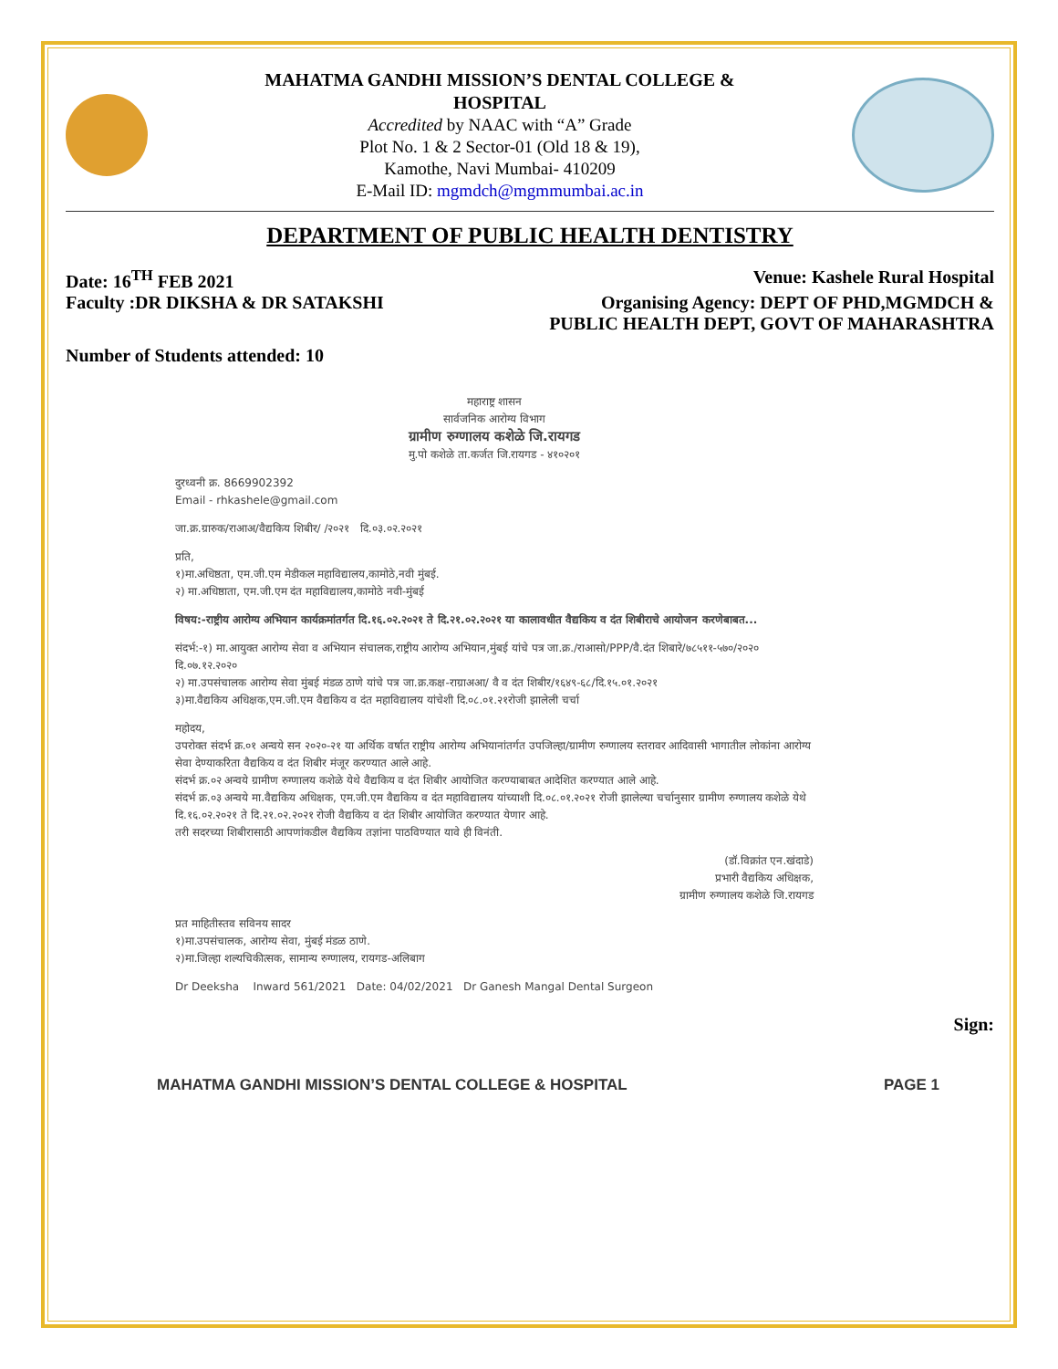MAHATMA GANDHI MISSION’S DENTAL COLLEGE &
HOSPITAL
Accredited by NAAC with “A” Grade
Plot No. 1 & 2 Sector-01 (Old 18 & 19),
Kamothe, Navi Mumbai- 410209
E-Mail ID: mgmdch@mgmmumbai.ac.in
DEPARTMENT OF PUBLIC HEALTH DENTISTRY
Date: 16<sup>TH</sup> FEB 2021 Venue: Kashele Rural Hospital
Faculty :DR DIKSHA & DR SATAKSHI Organising Agency: DEPT OF PHD,MGMDCH &
PUBLIC HEALTH DEPT, GOVT OF MAHARASHTRA
Number of Students attended: 10
महाराष्ट्र शासन
सार्वजनिक आरोग्य विभाग
ग्रामीण रुग्णालय कशेळे जि.रायगड
मु.पो कशेळे ता.कर्जत जि.रायगड - ४१०२०१
दुरध्वनी क्र. 8669902392
Email - rhkashele@gmail.com
जा.क्र.ग्रारुक/राआअ/वैद्यकिय शिबीर/ /२०२१ दि.०३.०२.२०२१
प्रति,
१)मा.अधिष्ठता, एम.जी.एम मेडीकल महाविद्यालय,कामोठे,नवी मुंबई.
२) मा.अधिष्ठाता, एम.जी.एम दंत महाविद्यालय,कामोठे नवी-मुंबई
विषय:-राष्ट्रीय आरोग्य अभियान कार्यक्रमांतर्गत दि.१६.०२.२०२१ ते दि.२१.०२.२०२१ या कालावधीत वैद्यकिय व दंत शिबीराचे आयोजन करणेबाबत...
संदर्भ:-१) मा.आयुक्त आरोग्य सेवा व अभियान संचालक,राष्ट्रीय आरोग्य अभियान,मुंबई यांचे पत्र जा.क्र./राआसो/PPP/वै.दंत शिबारे/७८५११-५७०/२०२० दि.०७.१२.२०२०
२) मा.उपसंचालक आरोग्य सेवा मुंबई मंडळ ठाणे यांचे पत्र जा.क्र.कक्ष-राग्राअआ/ वै व दंत शिबीर/१६४९-६८/दि.१५.०१.२०२१
३)मा.वैद्यकिय अधिक्षक,एम.जी.एम वैद्यकिय व दंत महाविद्यालय यांचेशी दि.०८.०१.२१रोजी झालेली चर्चा
महोदय,
उपरोक्त संदर्भ क्र.०१ अन्वये सन २०२०-२१ या अर्थिक वर्षात राष्ट्रीय आरोग्य अभियानांतर्गत उपजिल्हा/ग्रामीण रुग्णालय स्तरावर आदिवासी भागातील लोकांना आरोग्य सेवा देण्याकरिता वैद्यकिय व दंत शिबीर मंजूर करण्यात आले आहे.
संदर्भ क्र.०२ अन्वये ग्रामीण रुग्णालय कशेळे येथे वैद्यकिय व दंत शिबीर आयोजित करण्याबाबत आदेशित करण्यात आले आहे.
संदर्भ क्र.०३ अन्वये मा.वैद्यकिय अधिक्षक, एम.जी.एम वैद्यकिय व दंत महाविद्यालय यांच्याशी दि.०८.०१.२०२१ रोजी झालेल्या चर्चानुसार ग्रामीण रुग्णालय कशेळे येथे दि.१६.०२.२०२१ ते दि.२१.०२.२०२१ रोजी वैद्यकिय व दंत शिबीर आयोजित करण्यात येणार आहे.
तरी सदरच्या शिबीरासाठी आपणांकडील वैद्यकिय तज्ञांना पाठविण्यात यावे ही विनंती.
(डॉ.विक्रांत एन.खंदाडे)
प्रभारी वैद्यकिय अधिक्षक,
ग्रामीण रुग्णालय कशेळे जि.रायगड
प्रत माहितीस्तव सविनय सादर
१)मा.उपसंचालक, आरोग्य सेवा, मुंबई मंडळ ठाणे.
२)मा.जिल्हा शल्यचिकीत्सक, सामान्य रुग्णालय, रायगड-अलिबाग
Dr Deeksha Inward 561/2021 Date: 04/02/2021 Dr Ganesh Mangal Dental Surgeon
Sign:
MAHATMA GANDHI MISSION’S DENTAL COLLEGE & HOSPITAL PAGE 1